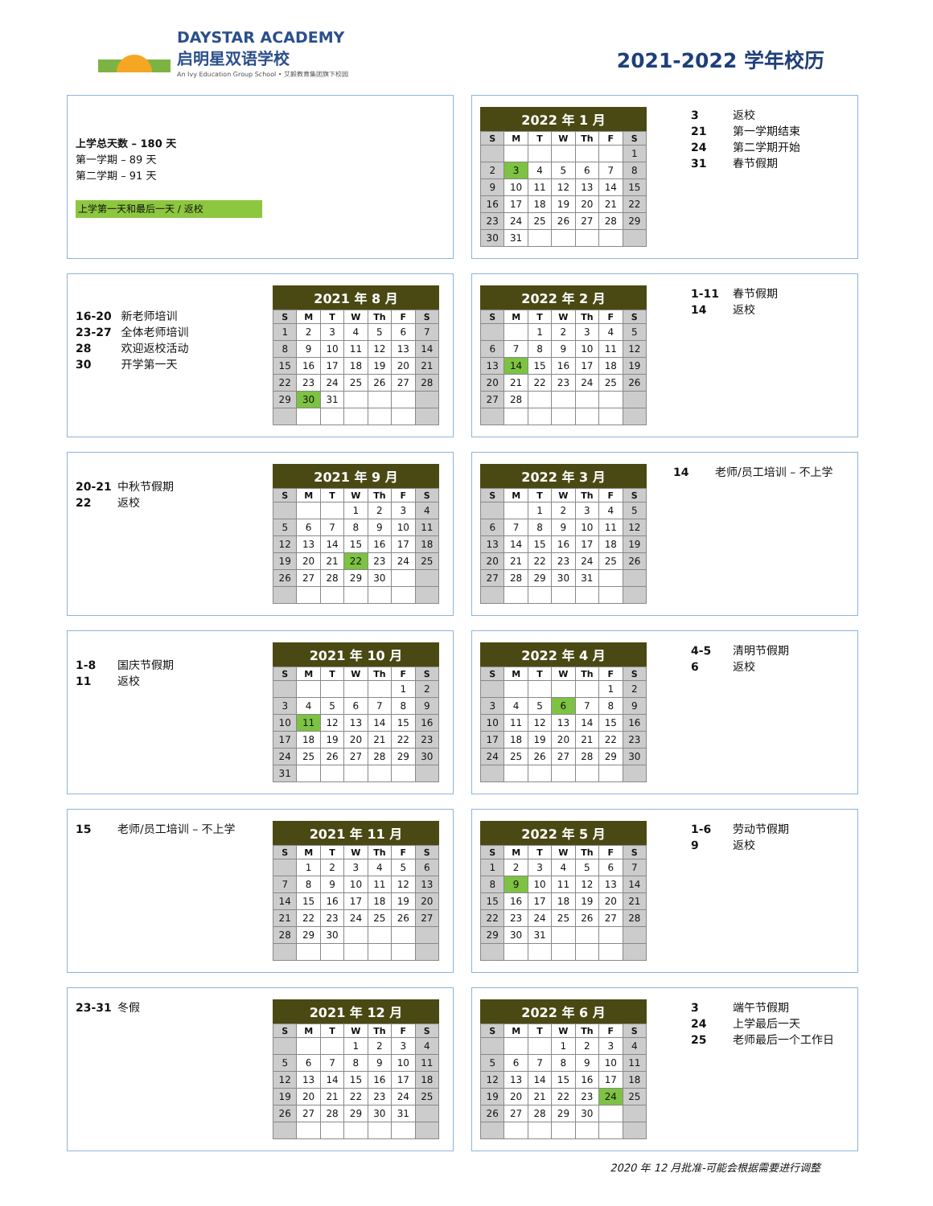DAYSTAR ACADEMY
启明星双语学校
An Ivy Education Group School • 艾毅教育集团旗下校园
2021-2022 学年校历
上学总天数 – 180 天
第一学期 – 89 天
第二学期 – 91 天
上学第一天和最后一天 / 返校
2022 年 1 月
| S | M | T | W | Th | F | S |
| --- | --- | --- | --- | --- | --- | --- |
| | | | | | | 1 |
| 2 | 3 | 4 | 5 | 6 | 7 | 8 |
| 9 | 10 | 11 | 12 | 13 | 14 | 15 |
| 16 | 17 | 18 | 19 | 20 | 21 | 22 |
| 23 | 24 | 25 | 26 | 27 | 28 | 29 |
| 30 | 31 | | | | | |
3 返校
21 第一学期结束
24 第二学期开始
31 春节假期
16-20 新老师培训
23-27 全体老师培训
28 欢迎返校活动
30 开学第一天
2021 年 8 月
| S | M | T | W | Th | F | S |
| --- | --- | --- | --- | --- | --- | --- |
| 1 | 2 | 3 | 4 | 5 | 6 | 7 |
| 8 | 9 | 10 | 11 | 12 | 13 | 14 |
| 15 | 16 | 17 | 18 | 19 | 20 | 21 |
| 22 | 23 | 24 | 25 | 26 | 27 | 28 |
| 29 | 30 | 31 | | | | |
2022 年 2 月
| S | M | T | W | Th | F | S |
| --- | --- | --- | --- | --- | --- | --- |
| | | 1 | 2 | 3 | 4 | 5 |
| 6 | 7 | 8 | 9 | 10 | 11 | 12 |
| 13 | 14 | 15 | 16 | 17 | 18 | 19 |
| 20 | 21 | 22 | 23 | 24 | 25 | 26 |
| 27 | 28 | | | | | |
1-11 春节假期
14 返校
20-21 中秋节假期
22 返校
2021 年 9 月
| S | M | T | W | Th | F | S |
| --- | --- | --- | --- | --- | --- | --- |
| | | | 1 | 2 | 3 | 4 |
| 5 | 6 | 7 | 8 | 9 | 10 | 11 |
| 12 | 13 | 14 | 15 | 16 | 17 | 18 |
| 19 | 20 | 21 | 22 | 23 | 24 | 25 |
| 26 | 27 | 28 | 29 | 30 | | |
2022 年 3 月
| S | M | T | W | Th | F | S |
| --- | --- | --- | --- | --- | --- | --- |
| | | 1 | 2 | 3 | 4 | 5 |
| 6 | 7 | 8 | 9 | 10 | 11 | 12 |
| 13 | 14 | 15 | 16 | 17 | 18 | 19 |
| 20 | 21 | 22 | 23 | 24 | 25 | 26 |
| 27 | 28 | 29 | 30 | 31 | | |
14 老师/员工培训 – 不上学
1-8 国庆节假期
11 返校
2021 年 10 月
| S | M | T | W | Th | F | S |
| --- | --- | --- | --- | --- | --- | --- |
| | | | | | 1 | 2 |
| 3 | 4 | 5 | 6 | 7 | 8 | 9 |
| 10 | 11 | 12 | 13 | 14 | 15 | 16 |
| 17 | 18 | 19 | 20 | 21 | 22 | 23 |
| 24 | 25 | 26 | 27 | 28 | 29 | 30 |
| 31 | | | | | | |
2022 年 4 月
| S | M | T | W | Th | F | S |
| --- | --- | --- | --- | --- | --- | --- |
| | | | | | 1 | 2 |
| 3 | 4 | 5 | 6 | 7 | 8 | 9 |
| 10 | 11 | 12 | 13 | 14 | 15 | 16 |
| 17 | 18 | 19 | 20 | 21 | 22 | 23 |
| 24 | 25 | 26 | 27 | 28 | 29 | 30 |
4-5 清明节假期
6 返校
15 老师/员工培训 – 不上学
2021 年 11 月
| S | M | T | W | Th | F | S |
| --- | --- | --- | --- | --- | --- | --- |
| | 1 | 2 | 3 | 4 | 5 | 6 |
| 7 | 8 | 9 | 10 | 11 | 12 | 13 |
| 14 | 15 | 16 | 17 | 18 | 19 | 20 |
| 21 | 22 | 23 | 24 | 25 | 26 | 27 |
| 28 | 29 | 30 | | | | |
2022 年 5 月
| S | M | T | W | Th | F | S |
| --- | --- | --- | --- | --- | --- | --- |
| 1 | 2 | 3 | 4 | 5 | 6 | 7 |
| 8 | 9 | 10 | 11 | 12 | 13 | 14 |
| 15 | 16 | 17 | 18 | 19 | 20 | 21 |
| 22 | 23 | 24 | 25 | 26 | 27 | 28 |
| 29 | 30 | 31 | | | | |
1-6 劳动节假期
9 返校
23-31 冬假
2021 年 12 月
| S | M | T | W | Th | F | S |
| --- | --- | --- | --- | --- | --- | --- |
| | | | 1 | 2 | 3 | 4 |
| 5 | 6 | 7 | 8 | 9 | 10 | 11 |
| 12 | 13 | 14 | 15 | 16 | 17 | 18 |
| 19 | 20 | 21 | 22 | 23 | 24 | 25 |
| 26 | 27 | 28 | 29 | 30 | 31 | |
2022 年 6 月
| S | M | T | W | Th | F | S |
| --- | --- | --- | --- | --- | --- | --- |
| | | | 1 | 2 | 3 | 4 |
| 5 | 6 | 7 | 8 | 9 | 10 | 11 |
| 12 | 13 | 14 | 15 | 16 | 17 | 18 |
| 19 | 20 | 21 | 22 | 23 | 24 | 25 |
| 26 | 27 | 28 | 29 | 30 | | |
3 端午节假期
24 上学最后一天
25 老师最后一个工作日
2020 年 12 月批准-可能会根据需要进行调整